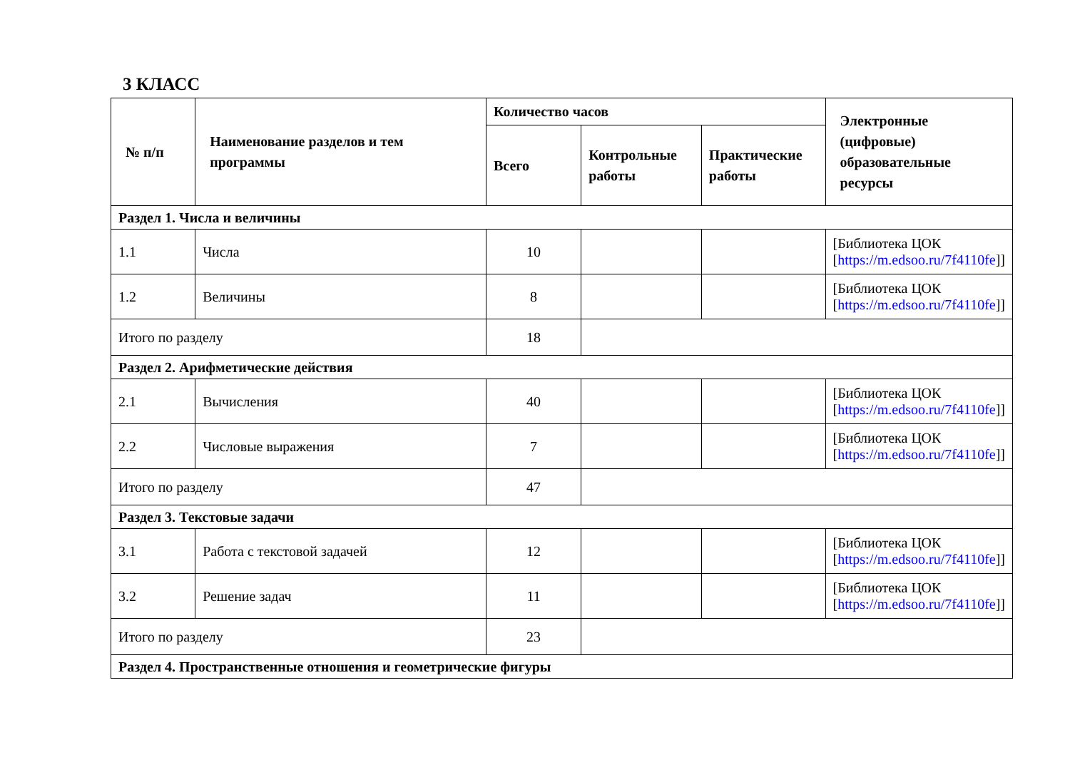3 КЛАСС
| № п/п | Наименование разделов и тем программы | Количество часов | | | Электронные (цифровые) образовательные ресурсы |
| --- | --- | --- | --- | --- | --- |
| | | Всего | Контрольные работы | Практические работы | |
| Раздел 1. Числа и величины | | | | | |
| 1.1 | Числа | 10 | | | [Библиотека ЦОК [ https://m.edsoo.ru/7f4110fe ]] |
| 1.2 | Величины | 8 | | | [Библиотека ЦОК [ https://m.edsoo.ru/7f4110fe ]] |
| Итого по разделу | | 18 | | | |
| Раздел 2. Арифметические действия | | | | | |
| 2.1 | Вычисления | 40 | | | [Библиотека ЦОК [ https://m.edsoo.ru/7f4110fe ]] |
| 2.2 | Числовые выражения | 7 | | | [Библиотека ЦОК [ https://m.edsoo.ru/7f4110fe ]] |
| Итого по разделу | | 47 | | | |
| Раздел 3. Текстовые задачи | | | | | |
| 3.1 | Работа с текстовой задачей | 12 | | | [Библиотека ЦОК [ https://m.edsoo.ru/7f4110fe ]] |
| 3.2 | Решение задач | 11 | | | [Библиотека ЦОК [ https://m.edsoo.ru/7f4110fe ]] |
| Итого по разделу | | 23 | | | |
| Раздел 4. Пространственные отношения и геометрические фигуры | | | | | |